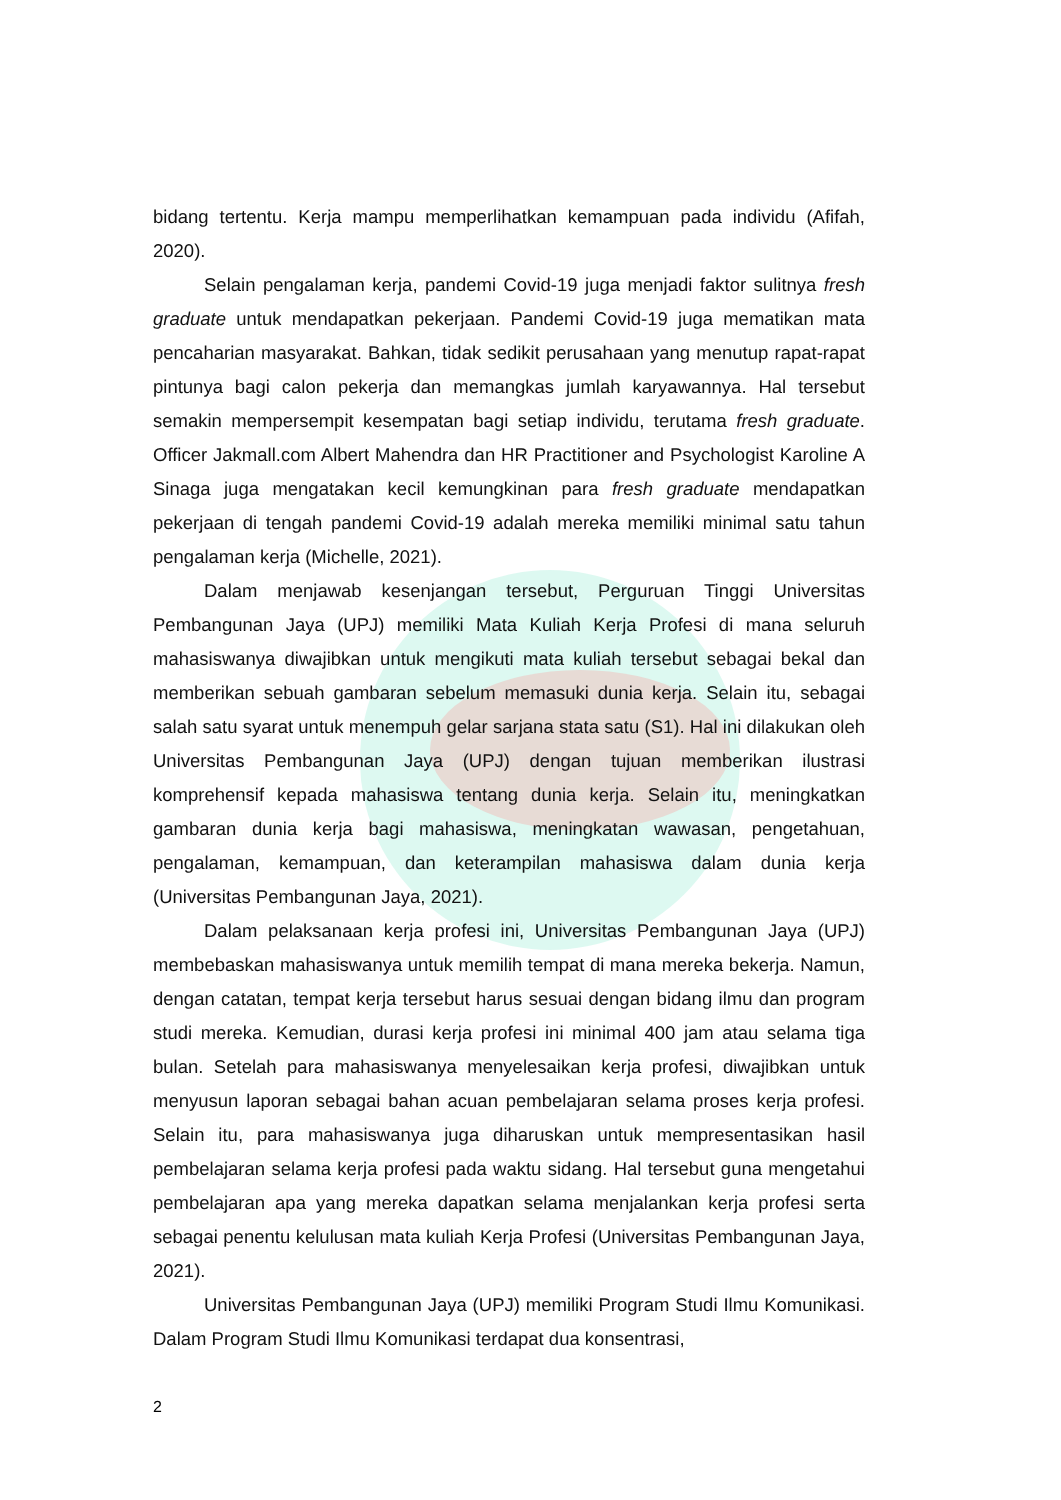bidang tertentu. Kerja mampu memperlihatkan kemampuan pada individu (Afifah, 2020).
Selain pengalaman kerja, pandemi Covid-19 juga menjadi faktor sulitnya fresh graduate untuk mendapatkan pekerjaan. Pandemi Covid-19 juga mematikan mata pencaharian masyarakat. Bahkan, tidak sedikit perusahaan yang menutup rapat-rapat pintunya bagi calon pekerja dan memangkas jumlah karyawannya. Hal tersebut semakin mempersempit kesempatan bagi setiap individu, terutama fresh graduate. Officer Jakmall.com Albert Mahendra dan HR Practitioner and Psychologist Karoline A Sinaga juga mengatakan kecil kemungkinan para fresh graduate mendapatkan pekerjaan di tengah pandemi Covid-19 adalah mereka memiliki minimal satu tahun pengalaman kerja (Michelle, 2021).
Dalam menjawab kesenjangan tersebut, Perguruan Tinggi Universitas Pembangunan Jaya (UPJ) memiliki Mata Kuliah Kerja Profesi di mana seluruh mahasiswanya diwajibkan untuk mengikuti mata kuliah tersebut sebagai bekal dan memberikan sebuah gambaran sebelum memasuki dunia kerja. Selain itu, sebagai salah satu syarat untuk menempuh gelar sarjana stata satu (S1). Hal ini dilakukan oleh Universitas Pembangunan Jaya (UPJ) dengan tujuan memberikan ilustrasi komprehensif kepada mahasiswa tentang dunia kerja. Selain itu, meningkatkan gambaran dunia kerja bagi mahasiswa, meningkatan wawasan, pengetahuan, pengalaman, kemampuan, dan keterampilan mahasiswa dalam dunia kerja (Universitas Pembangunan Jaya, 2021).
Dalam pelaksanaan kerja profesi ini, Universitas Pembangunan Jaya (UPJ) membebaskan mahasiswanya untuk memilih tempat di mana mereka bekerja. Namun, dengan catatan, tempat kerja tersebut harus sesuai dengan bidang ilmu dan program studi mereka. Kemudian, durasi kerja profesi ini minimal 400 jam atau selama tiga bulan. Setelah para mahasiswanya menyelesaikan kerja profesi, diwajibkan untuk menyusun laporan sebagai bahan acuan pembelajaran selama proses kerja profesi. Selain itu, para mahasiswanya juga diharuskan untuk mempresentasikan hasil pembelajaran selama kerja profesi pada waktu sidang. Hal tersebut guna mengetahui pembelajaran apa yang mereka dapatkan selama menjalankan kerja profesi serta sebagai penentu kelulusan mata kuliah Kerja Profesi (Universitas Pembangunan Jaya, 2021).
Universitas Pembangunan Jaya (UPJ) memiliki Program Studi Ilmu Komunikasi. Dalam Program Studi Ilmu Komunikasi terdapat dua konsentrasi,
2